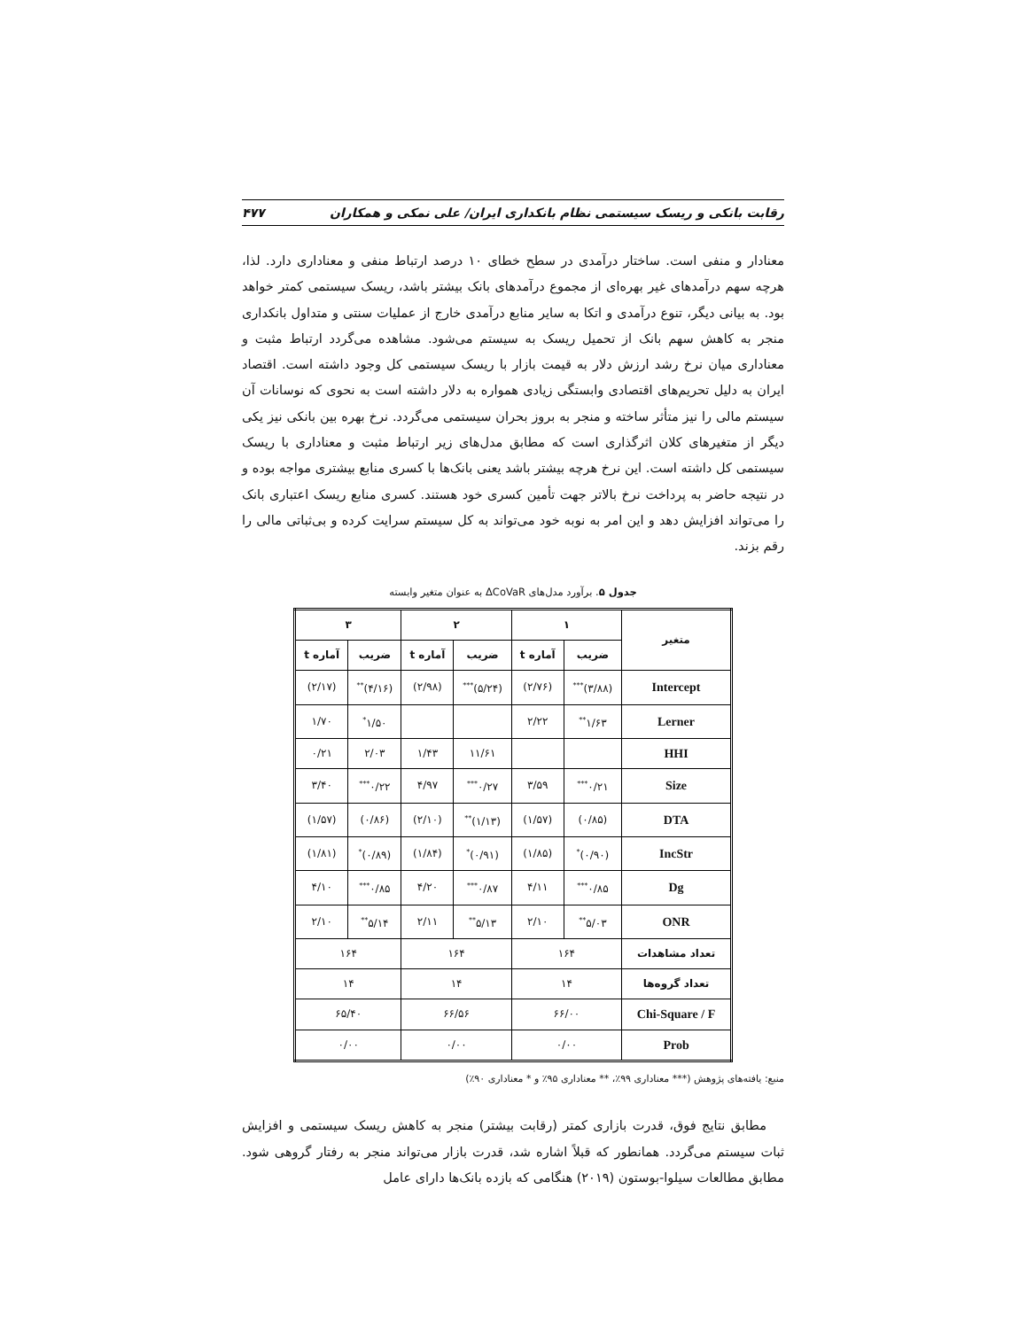رقابت بانکی و ریسک سیستمی نظام بانکداری ایران/ علی نمکی و همکاران ۴۷۷
معنادار و منفی است. ساختار درآمدی در سطح خطای ۱۰ درصد ارتباط منفی و معناداری دارد. لذا، هرچه سهم درآمدهای غیر بهره‌ای از مجموع درآمدهای بانک بیشتر باشد، ریسک سیستمی کمتر خواهد بود. به بیانی دیگر، تنوع درآمدی و اتکا به سایر منابع درآمدی خارج از عملیات سنتی و متداول بانکداری منجر به کاهش سهم بانک از تحمیل ریسک به سیستم می‌شود. مشاهده می‌گردد ارتباط مثبت و معناداری میان نرخ رشد ارزش دلار به قیمت بازار با ریسک سیستمی کل وجود داشته است. اقتصاد ایران به دلیل تحریم‌های اقتصادی وابستگی زیادی همواره به دلار داشته است به نحوی که نوسانات آن سیستم مالی را نیز متأثر ساخته و منجر به بروز بحران سیستمی می‌گردد. نرخ بهره بین بانکی نیز یکی دیگر از متغیرهای کلان اثرگذاری است که مطابق مدل‌های زیر ارتباط مثبت و معناداری با ریسک سیستمی کل داشته است. این نرخ هرچه بیشتر باشد یعنی بانک‌ها با کسری منابع بیشتری مواجه بوده و در نتیجه حاضر به پرداخت نرخ بالاتر جهت تأمین کسری خود هستند. کسری منابع ریسک اعتباری بانک را می‌تواند افزایش دهد و این امر به نوبه خود می‌تواند به کل سیستم سرایت کرده و بی‌ثباتی مالی را رقم بزند.
جدول ۵. برآورد مدل‌های ΔCoVaR به عنوان متغیر وابسته
| متغیر | ۱ | | ۲ | | ۳ | |
| --- | --- | --- | --- | --- | --- | --- |
| | ضریب | آماره t | ضریب | آماره t | ضریب | آماره t |
| Intercept | (۳/۸۸)<sup>***</sup> | (۲/۷۶) | (۵/۲۴)<sup>***</sup> | (۲/۹۸) | (۴/۱۶)<sup>**</sup> | (۲/۱۷) |
| Lerner | ۱/۶۳<sup>**</sup> | ۲/۲۲ | | | ۱/۵۰<sup>*</sup> | ۱/۷۰ |
| HHI | | | ۱۱/۶۱ | ۱/۴۳ | ۲/۰۳ | ۰/۲۱ |
| Size | ۰/۲۱<sup>***</sup> | ۳/۵۹ | ۰/۲۷<sup>***</sup> | ۴/۹۷ | ۰/۲۲<sup>***</sup> | ۳/۴۰ |
| DTA | (۰/۸۵) | (۱/۵۷) | (۱/۱۳)<sup>**</sup> | (۲/۱۰) | (۰/۸۶) | (۱/۵۷) |
| IncStr | (۰/۹۰)<sup>*</sup> | (۱/۸۵) | (۰/۹۱)<sup>*</sup> | (۱/۸۴) | (۰/۸۹)<sup>*</sup> | (۱/۸۱) |
| Dg | ۰/۸۵<sup>***</sup> | ۴/۱۱ | ۰/۸۷<sup>***</sup> | ۴/۲۰ | ۰/۸۵<sup>***</sup> | ۴/۱۰ |
| ONR | ۵/۰۳<sup>**</sup> | ۲/۱۰ | ۵/۱۳<sup>**</sup> | ۲/۱۱ | ۵/۱۴<sup>**</sup> | ۲/۱۰ |
| تعداد مشاهدات | ۱۶۴ | | ۱۶۴ | | ۱۶۴ | |
| تعداد گروه‌ها | ۱۴ | | ۱۴ | | ۱۴ | |
| Chi-Square / F | ۶۶/۰۰ | | ۶۶/۵۶ | | ۶۵/۴۰ | |
| Prob | ۰/۰۰ | | ۰/۰۰ | | ۰/۰۰ | |
منبع: یافته‌های پژوهش (*** معناداری ۹۹٪، ** معناداری ۹۵٪ و * معناداری ۹۰٪)
مطابق نتایج فوق، قدرت بازاری کمتر (رقابت بیشتر) منجر به کاهش ریسک سیستمی و افزایش ثبات سیستم می‌گردد. همانطور که قبلاً اشاره شد، قدرت بازار می‌تواند منجر به رفتار گروهی شود. مطابق مطالعات سیلوا-بوستون (۲۰۱۹) هنگامی که بازده بانک‌ها دارای عامل